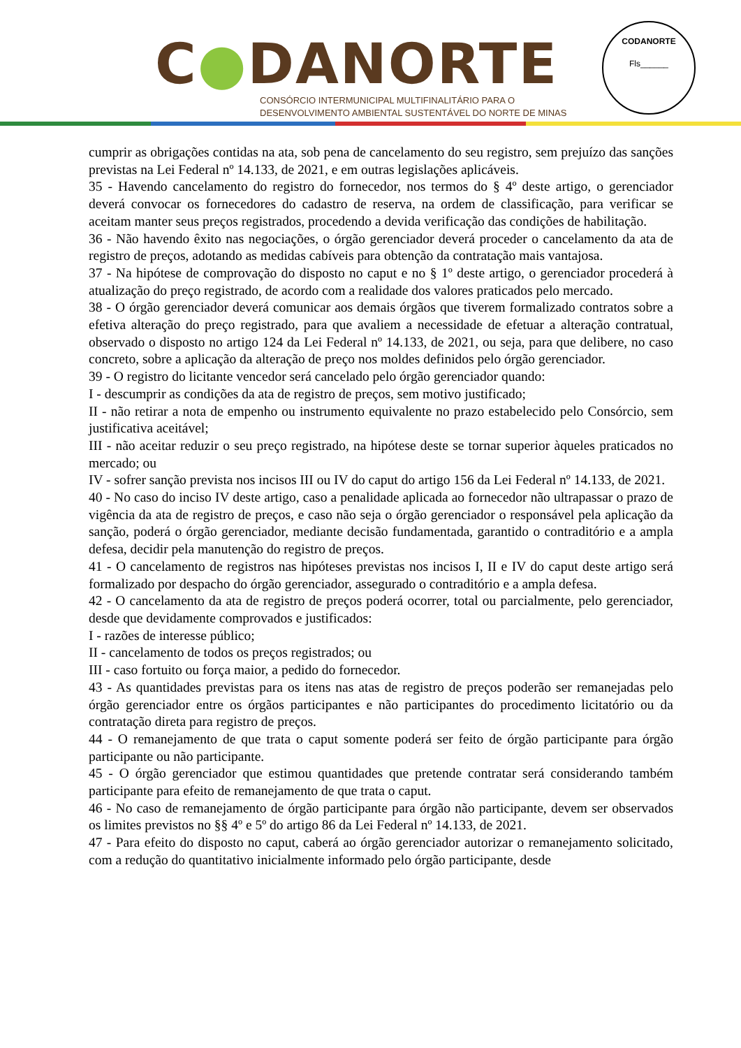C●DANORTE
CONSÓRCIO INTERMUNICIPAL MULTIFINALITÁRIO PARA O
DESENVOLVIMENTO AMBIENTAL SUSTENTÁVEL DO NORTE DE MINAS
CODANORTE
Fls______
cumprir as obrigações contidas na ata, sob pena de cancelamento do seu registro, sem prejuízo das sanções previstas na Lei Federal nº 14.133, de 2021, e em outras legislações aplicáveis.
35 - Havendo cancelamento do registro do fornecedor, nos termos do § 4º deste artigo, o gerenciador deverá convocar os fornecedores do cadastro de reserva, na ordem de classificação, para verificar se aceitam manter seus preços registrados, procedendo a devida verificação das condições de habilitação.
36 - Não havendo êxito nas negociações, o órgão gerenciador deverá proceder o cancelamento da ata de registro de preços, adotando as medidas cabíveis para obtenção da contratação mais vantajosa.
37 - Na hipótese de comprovação do disposto no caput e no § 1º deste artigo, o gerenciador procederá à atualização do preço registrado, de acordo com a realidade dos valores praticados pelo mercado.
38 - O órgão gerenciador deverá comunicar aos demais órgãos que tiverem formalizado contratos sobre a efetiva alteração do preço registrado, para que avaliem a necessidade de efetuar a alteração contratual, observado o disposto no artigo 124 da Lei Federal nº 14.133, de 2021, ou seja, para que delibere, no caso concreto, sobre a aplicação da alteração de preço nos moldes definidos pelo órgão gerenciador.
39 - O registro do licitante vencedor será cancelado pelo órgão gerenciador quando:
I - descumprir as condições da ata de registro de preços, sem motivo justificado;
II - não retirar a nota de empenho ou instrumento equivalente no prazo estabelecido pelo Consórcio, sem justificativa aceitável;
III - não aceitar reduzir o seu preço registrado, na hipótese deste se tornar superior àqueles praticados no mercado; ou
IV - sofrer sanção prevista nos incisos III ou IV do caput do artigo 156 da Lei Federal nº 14.133, de 2021.
40 - No caso do inciso IV deste artigo, caso a penalidade aplicada ao fornecedor não ultrapassar o prazo de vigência da ata de registro de preços, e caso não seja o órgão gerenciador o responsável pela aplicação da sanção, poderá o órgão gerenciador, mediante decisão fundamentada, garantido o contraditório e a ampla defesa, decidir pela manutenção do registro de preços.
41 - O cancelamento de registros nas hipóteses previstas nos incisos I, II e IV do caput deste artigo será formalizado por despacho do órgão gerenciador, assegurado o contraditório e a ampla defesa.
42 - O cancelamento da ata de registro de preços poderá ocorrer, total ou parcialmente, pelo gerenciador, desde que devidamente comprovados e justificados:
I - razões de interesse público;
II - cancelamento de todos os preços registrados; ou
III - caso fortuito ou força maior, a pedido do fornecedor.
43 - As quantidades previstas para os itens nas atas de registro de preços poderão ser remanejadas pelo órgão gerenciador entre os órgãos participantes e não participantes do procedimento licitatório ou da contratação direta para registro de preços.
44 - O remanejamento de que trata o caput somente poderá ser feito de órgão participante para órgão participante ou não participante.
45 - O órgão gerenciador que estimou quantidades que pretende contratar será considerando também participante para efeito de remanejamento de que trata o caput.
46 - No caso de remanejamento de órgão participante para órgão não participante, devem ser observados os limites previstos no §§ 4º e 5º do artigo 86 da Lei Federal nº 14.133, de 2021.
47 - Para efeito do disposto no caput, caberá ao órgão gerenciador autorizar o remanejamento solicitado, com a redução do quantitativo inicialmente informado pelo órgão participante, desde